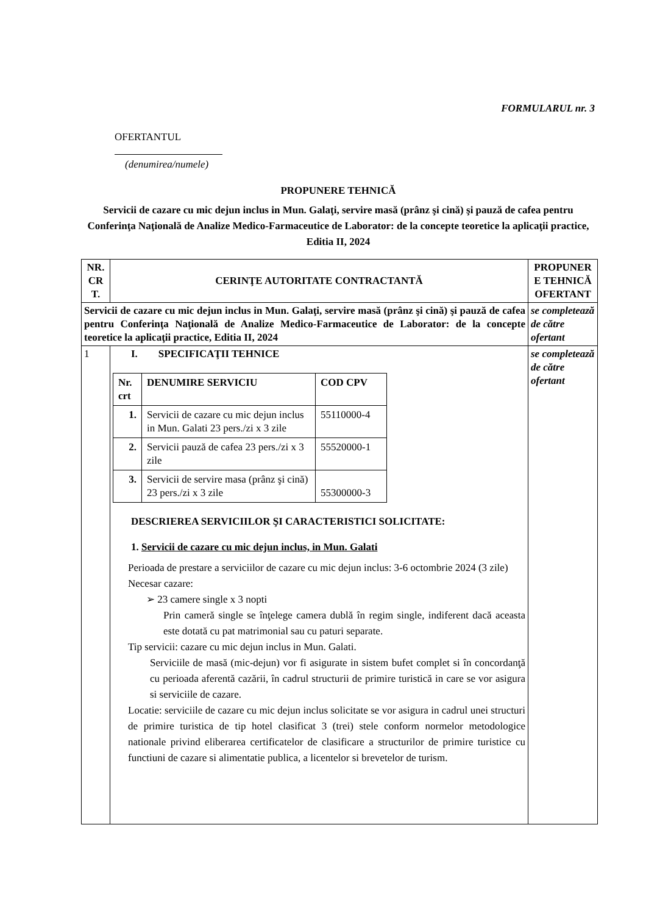FORMULARUL nr. 3
OFERTANTUL
(denumirea/numele)
PROPUNERE TEHNICĂ
Servicii de cazare cu mic dejun inclus in Mun. Galaţi, servire masă (prânz şi cină) şi pauză de cafea pentru Conferinţa Naţională de Analize Medico-Farmaceutice de Laborator: de la concepte teoretice la aplicaţii practice, Editia II, 2024
| NR. CR T. | CERINŢE AUTORITATE CONTRACTANTĂ | PROPUNER E TEHNICĂ OFERTANT |
| --- | --- | --- |
| Servicii de cazare cu mic dejun inclus in Mun. Galaţi, servire masă (prânz şi cină) şi pauză de cafea pentru Conferinţa Naţională de Analize Medico-Farmaceutice de Laborator: de la concepte teoretice la aplicaţii practice, Editia II, 2024 | | se completează de către ofertant |
| 1 | I. SPECIFICAŢII TEHNICE / Nr. crt / DENUMIRE SERVICIU / COD CPV / / --- / --- / --- / / 1. / Servicii de cazare cu mic dejun inclus in Mun. Galati 23 pers./zi x 3 zile / 55110000-4 / / 2. / Servicii pauză de cafea 23 pers./zi x 3 zile / 55520000-1 / / 3. / Servicii de servire masa (prânz şi cină) 23 pers./zi x 3 zile / 55300000-3 / DESCRIEREA SERVICIILOR ŞI CARACTERISTICI SOLICITATE: 1. Servicii de cazare cu mic dejun inclus, in Mun. Galati Perioada de prestare a serviciilor de cazare cu mic dejun inclus: 3-6 octombrie 2024 (3 zile) Necesar cazare: ➢ 23 camere single x 3 nopti Prin cameră single se înţelege camera dublă în regim single, indiferent dacă aceasta este dotată cu pat matrimonial sau cu paturi separate. Tip servicii: cazare cu mic dejun inclus in Mun. Galati. Serviciile de masă (mic-dejun) vor fi asigurate in sistem bufet complet si în concordanţă cu perioada aferentă cazării, în cadrul structurii de primire turistică in care se vor asigura si serviciile de cazare. Locatie: serviciile de cazare cu mic dejun inclus solicitate se vor asigura in cadrul unei structuri de primire turistica de tip hotel clasificat 3 (trei) stele conform normelor metodologice nationale privind eliberarea certificatelor de clasificare a structurilor de primire turistice cu functiuni de cazare si alimentatie publica, a licentelor si brevetelor de turism. | se completează de către ofertant |